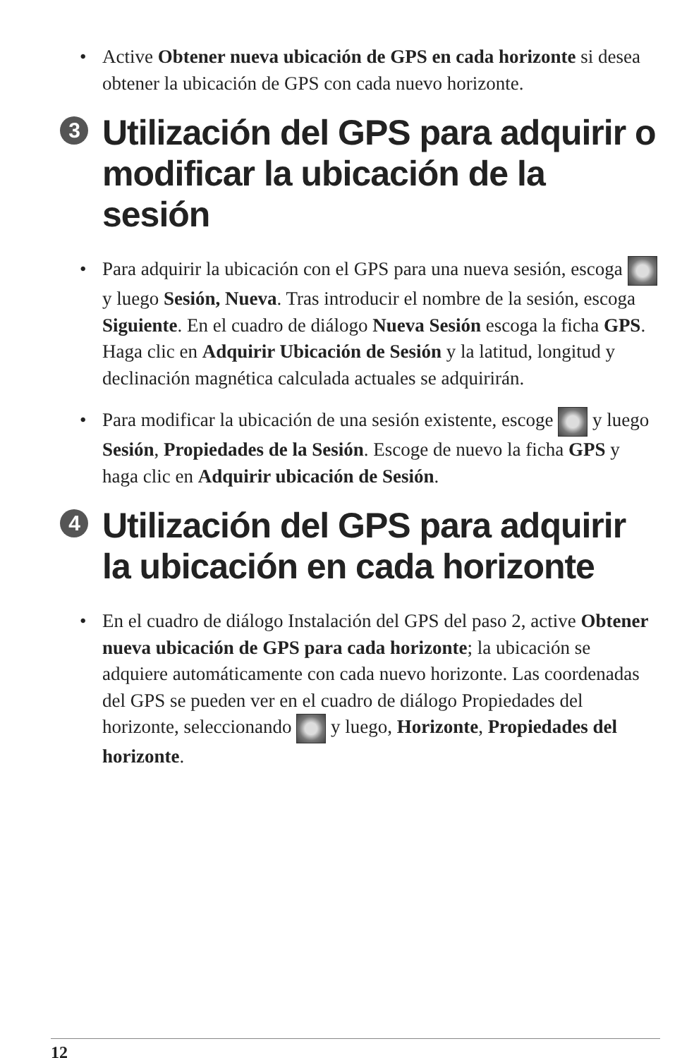• Active Obtener nueva ubicación de GPS en cada horizonte si desea obtener la ubicación de GPS con cada nuevo horizonte.
3 Utilización del GPS para adquirir o modificar la ubicación de la sesión
• Para adquirir la ubicación con el GPS para una nueva sesión, escoga y luego Sesión, Nueva. Tras introducir el nombre de la sesión, escoga Siguiente. En el cuadro de diálogo Nueva Sesión escoga la ficha GPS. Haga clic en Adquirir Ubicación de Sesión y la latitud, longitud y declinación magnética calculada actuales se adquirirán.
• Para modificar la ubicación de una sesión existente, escoge y luego Sesión, Propiedades de la Sesión. Escoge de nuevo la ficha GPS y haga clic en Adquirir ubicación de Sesión.
4 Utilización del GPS para adquirir la ubicación en cada horizonte
• En el cuadro de diálogo Instalación del GPS del paso 2, active Obtener nueva ubicación de GPS para cada horizonte; la ubicación se adquiere automáticamente con cada nuevo horizonte. Las coordenadas del GPS se pueden ver en el cuadro de diálogo Propiedades del horizonte, seleccionando y luego, Horizonte, Propiedades del horizonte.
12